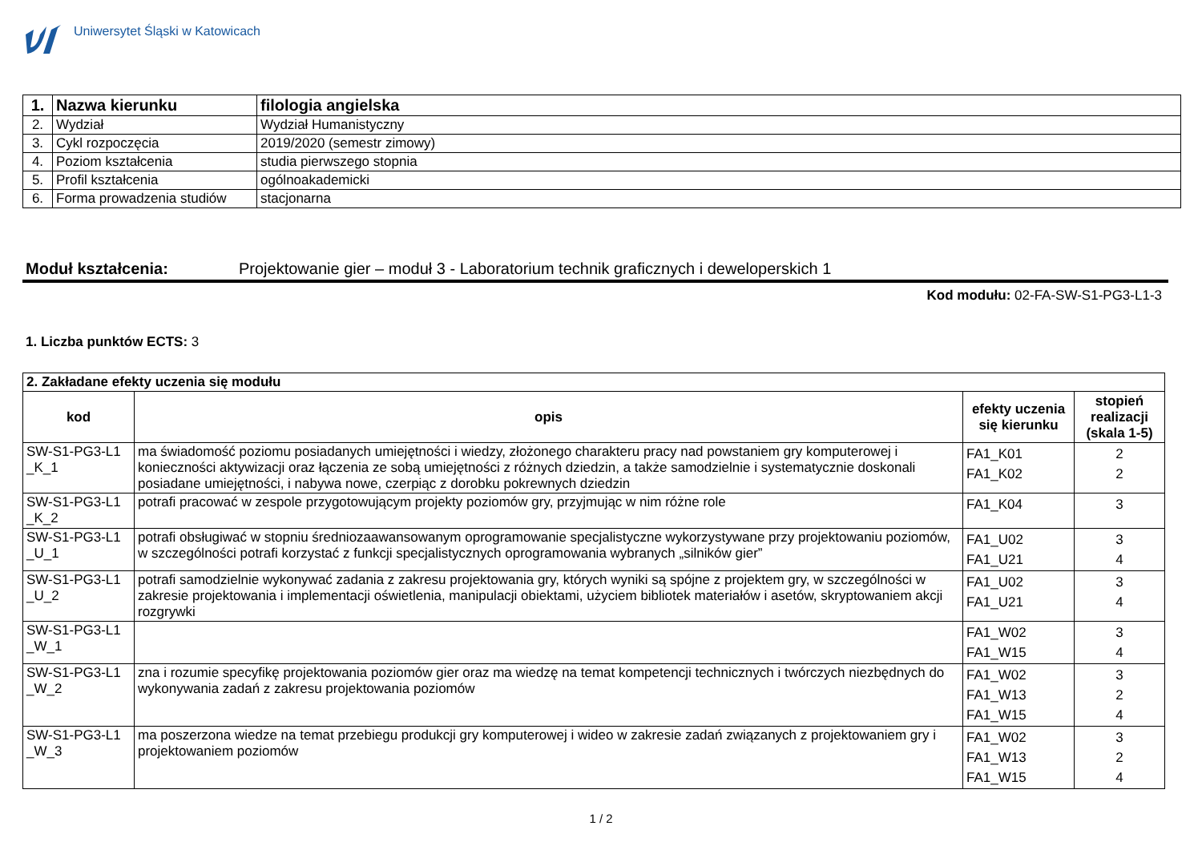Uniwersytet Śląski w Katowicach
| 1. | Nazwa kierunku | filologia angielska |
| 2. | Wydział | Wydział Humanistyczny |
| 3. | Cykl rozpoczęcia | 2019/2020 (semestr zimowy) |
| 4. | Poziom kształcenia | studia pierwszego stopnia |
| 5. | Profil kształcenia | ogólnoakademicki |
| 6. | Forma prowadzenia studiów | stacjonarna |
Moduł kształcenia: Projektowanie gier – moduł 3 - Laboratorium technik graficznych i deweloperskich 1
Kod modułu: 02-FA-SW-S1-PG3-L1-3
1. Liczba punktów ECTS: 3
| 2. Zakładane efekty uczenia się modułu | | | |
| --- | --- | --- | --- |
| kod | opis | efekty uczenia się kierunku | stopień realizacji (skala 1-5) |
| SW-S1-PG3-L1 _K_1 | ma świadomość poziomu posiadanych umiejętności i wiedzy, złożonego charakteru pracy nad powstaniem gry komputerowej i konieczności aktywizacji oraz łączenia ze sobą umiejętności z różnych dziedzin, a także samodzielnie i systematycznie doskonali posiadane umiejętności, i nabywa nowe, czerpiąc z dorobku pokrewnych dziedzin | FA1_K01 FA1_K02 | 2 2 |
| SW-S1-PG3-L1 _K_2 | potrafi pracować w zespole przygotowującym projekty poziomów gry, przyjmując w nim różne role | FA1_K04 | 3 |
| SW-S1-PG3-L1 _U_1 | potrafi obsługiwać w stopniu średniozaawansowanym oprogramowanie specjalistyczne wykorzystywane przy projektowaniu poziomów, w szczególności potrafi korzystać z funkcji specjalistycznych oprogramowania wybranych „silników gier” | FA1_U02 FA1_U21 | 3 4 |
| SW-S1-PG3-L1 _U_2 | potrafi samodzielnie wykonywać zadania z zakresu projektowania gry, których wyniki są spójne z projektem gry, w szczególności w zakresie projektowania i implementacji oświetlenia, manipulacji obiektami, użyciem bibliotek materiałów i asetów, skryptowaniem akcji rozgrywki | FA1_U02 FA1_U21 | 3 4 |
| SW-S1-PG3-L1 _W_1 | | FA1_W02 FA1_W15 | 3 4 |
| SW-S1-PG3-L1 _W_2 | zna i rozumie specyfikę projektowania poziomów gier oraz ma wiedzę na temat kompetencji technicznych i twórczych niezbędnych do wykonywania zadań z zakresu projektowania poziomów | FA1_W02 FA1_W13 FA1_W15 | 3 2 4 |
| SW-S1-PG3-L1 _W_3 | ma poszerzona wiedze na temat przebiegu produkcji gry komputerowej i wideo w zakresie zadań związanych z projektowaniem gry i projektowaniem poziomów | FA1_W02 FA1_W13 FA1_W15 | 3 2 4 |
1 / 2